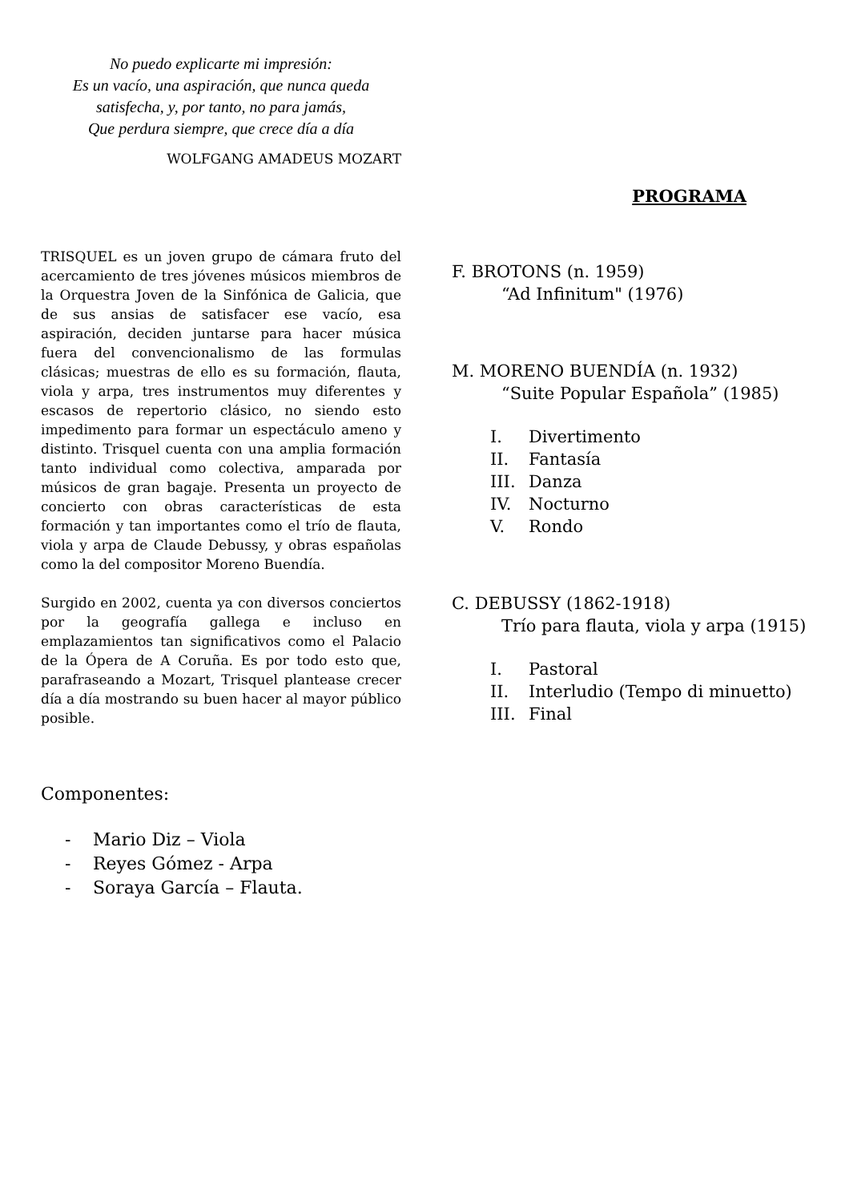No puedo explicarte mi impresión:
Es un vacío, una aspiración, que nunca queda
satisfecha, y, por tanto, no para jamás,
Que perdura siempre, que crece día a día
WOLFGANG AMADEUS MOZART
TRISQUEL es un joven grupo de cámara fruto del acercamiento de tres jóvenes músicos miembros de la Orquestra Joven de la Sinfónica de Galicia, que de sus ansias de satisfacer ese vacío, esa aspiración, deciden juntarse para hacer música fuera del convencionalismo de las formulas clásicas; muestras de ello es su formación, flauta, viola y arpa, tres instrumentos muy diferentes y escasos de repertorio clásico, no siendo esto impedimento para formar un espectáculo ameno y distinto. Trisquel cuenta con una amplia formación tanto individual como colectiva, amparada por músicos de gran bagaje. Presenta un proyecto de concierto con obras características de esta formación y tan importantes como el trío de flauta, viola y arpa de Claude Debussy, y obras españolas como la del compositor Moreno Buendía.
Surgido en 2002, cuenta ya con diversos conciertos por la geografía gallega e incluso en emplazamientos tan significativos como el Palacio de la Ópera de A Coruña. Es por todo esto que, parafraseando a Mozart, Trisquel plantease crecer día a día mostrando su buen hacer al mayor público posible.
Componentes:
- Mario Diz – Viola
- Reyes Gómez - Arpa
- Soraya García – Flauta.
PROGRAMA
F. BROTONS (n. 1959)
“Ad Infinitum" (1976)
M. MORENO BUENDÍA (n. 1932)
“Suite Popular Española” (1985)
I. Divertimento
II. Fantasía
III. Danza
IV. Nocturno
V. Rondo
C. DEBUSSY (1862-1918)
Trío para flauta, viola y arpa (1915)
I. Pastoral
II. Interludio (Tempo di minuetto)
III. Final